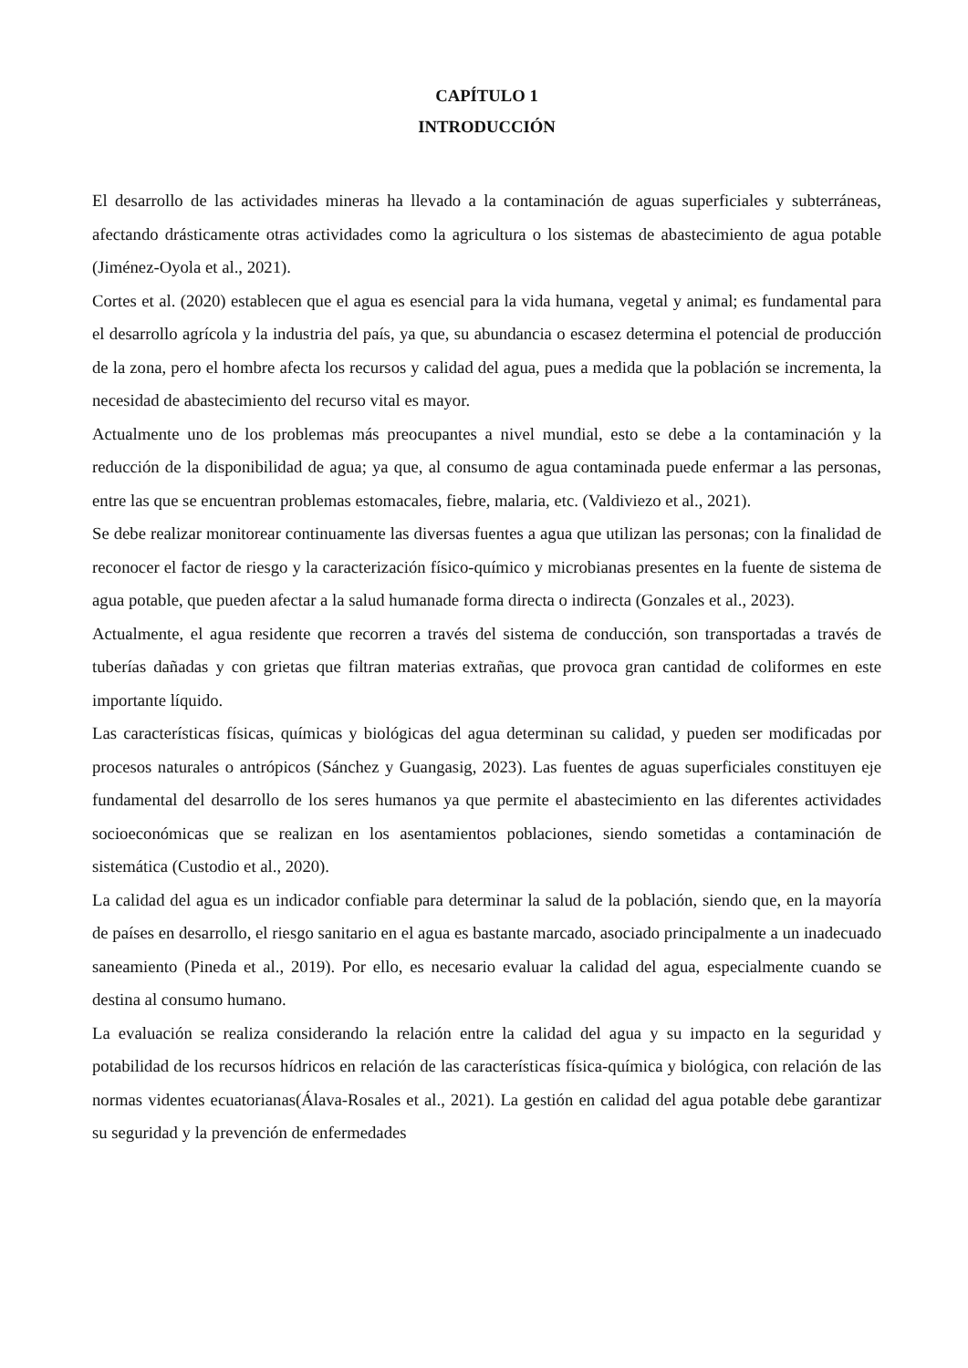CAPÍTULO 1
INTRODUCCIÓN
El desarrollo de las actividades mineras ha llevado a la contaminación de aguas superficiales y subterráneas, afectando drásticamente otras actividades como la agricultura o los sistemas de abastecimiento de agua potable (Jiménez-Oyola et al., 2021).
Cortes et al. (2020) establecen que el agua es esencial para la vida humana, vegetal y animal; es fundamental para el desarrollo agrícola y la industria del país, ya que, su abundancia o escasez determina el potencial de producción de la zona, pero el hombre afecta los recursos y calidad del agua, pues a medida que la población se incrementa, la necesidad de abastecimiento del recurso vital es mayor.
Actualmente uno de los problemas más preocupantes a nivel mundial, esto se debe a la contaminación y la reducción de la disponibilidad de agua; ya que, al consumo de agua contaminada puede enfermar a las personas, entre las que se encuentran problemas estomacales, fiebre, malaria, etc. (Valdiviezo et al., 2021).
Se debe realizar monitorear continuamente las diversas fuentes a agua que utilizan las personas; con la finalidad de reconocer el factor de riesgo y la caracterización físico-químico y microbianas presentes en la fuente de sistema de agua potable, que pueden afectar a la salud humanade forma directa o indirecta (Gonzales et al., 2023).
Actualmente, el agua residente que recorren a través del sistema de conducción, son transportadas a través de tuberías dañadas y con grietas que filtran materias extrañas, que provoca gran cantidad de coliformes en este importante líquido.
Las características físicas, químicas y biológicas del agua determinan su calidad, y pueden ser modificadas por procesos naturales o antrópicos (Sánchez y Guangasig, 2023). Las fuentes de aguas superficiales constituyen eje fundamental del desarrollo de los seres humanos ya que permite el abastecimiento en las diferentes actividades socioeconómicas que se realizan en los asentamientos poblaciones, siendo sometidas a contaminación de sistemática (Custodio et al., 2020).
La calidad del agua es un indicador confiable para determinar la salud de la población, siendo que, en la mayoría de países en desarrollo, el riesgo sanitario en el agua es bastante marcado, asociado principalmente a un inadecuado saneamiento (Pineda et al., 2019). Por ello, es necesario evaluar la calidad del agua, especialmente cuando se destina al consumo humano.
La evaluación se realiza considerando la relación entre la calidad del agua y su impacto en la seguridad y potabilidad de los recursos hídricos en relación de las características física-química y biológica, con relación de las normas videntes ecuatorianas(Álava-Rosales et al., 2021). La gestión en calidad del agua potable debe garantizar su seguridad y la prevención de enfermedades